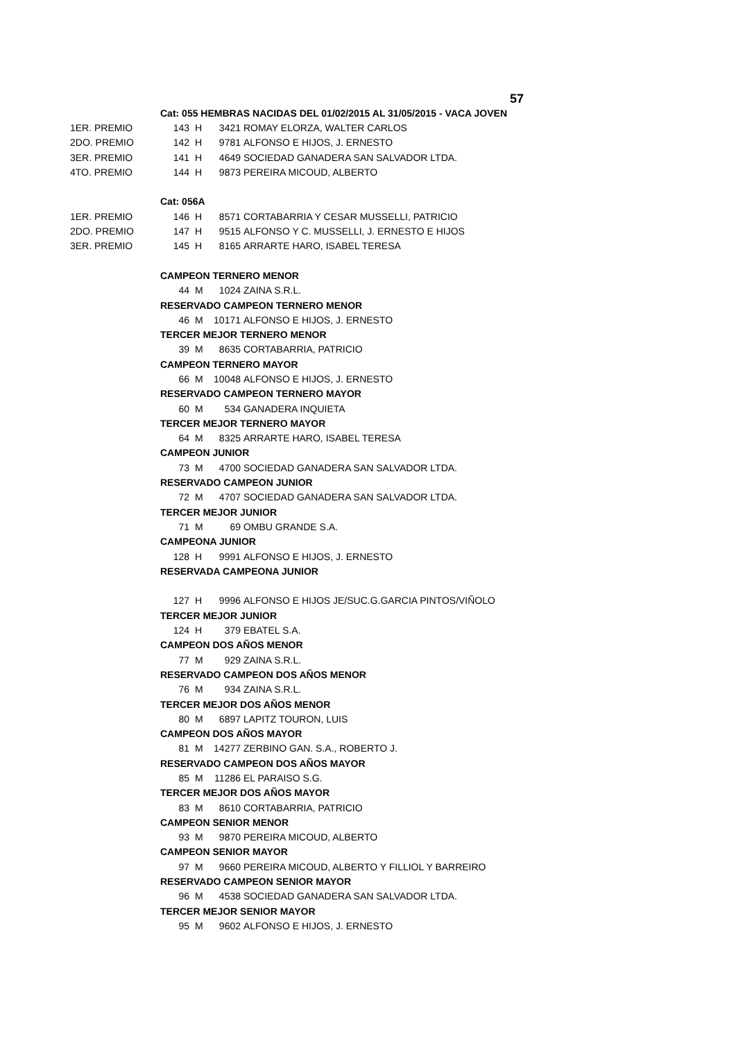57
| | Cat: 055 HEMBRAS NACIDAS DEL 01/02/2015 AL 31/05/2015 - VACA JOVEN | | | | |
| 1ER. PREMIO | 143 | | H | 3421 | ROMAY ELORZA, WALTER CARLOS |
| 2DO. PREMIO | 142 | | H | 9781 | ALFONSO E HIJOS, J. ERNESTO |
| 3ER. PREMIO | 141 | | H | 4649 | SOCIEDAD GANADERA SAN SALVADOR LTDA. |
| 4TO. PREMIO | 144 | | H | 9873 | PEREIRA MICOUD, ALBERTO |
| | Cat: 056A | | | | |
| 1ER. PREMIO | 146 | | H | 8571 | CORTABARRIA Y CESAR MUSSELLI, PATRICIO |
| 2DO. PREMIO | 147 | | H | 9515 | ALFONSO Y C. MUSSELLI, J. ERNESTO E HIJOS |
| 3ER. PREMIO | 145 | | H | 8165 | ARRARTE HARO, ISABEL TERESA |
| | CAMPEON TERNERO MENOR | | | | |
| | 44 | | M | 1024 | ZAINA S.R.L. |
| | RESERVADO CAMPEON TERNERO MENOR | | | | |
| | 46 | | M | 10171 | ALFONSO E HIJOS, J. ERNESTO |
| | TERCER MEJOR TERNERO MENOR | | | | |
| | 39 | | M | 8635 | CORTABARRIA, PATRICIO |
| | CAMPEON TERNERO MAYOR | | | | |
| | 66 | | M | 10048 | ALFONSO E HIJOS, J. ERNESTO |
| | RESERVADO CAMPEON TERNERO MAYOR | | | | |
| | 60 | | M | 534 | GANADERA INQUIETA |
| | TERCER MEJOR TERNERO MAYOR | | | | |
| | 64 | | M | 8325 | ARRARTE HARO, ISABEL TERESA |
| | CAMPEON JUNIOR | | | | |
| | 73 | | M | 4700 | SOCIEDAD GANADERA SAN SALVADOR LTDA. |
| | RESERVADO CAMPEON JUNIOR | | | | |
| | 72 | | M | 4707 | SOCIEDAD GANADERA SAN SALVADOR LTDA. |
| | TERCER MEJOR JUNIOR | | | | |
| | 71 | | M | 69 | OMBU GRANDE S.A. |
| | CAMPEONA JUNIOR | | | | |
| | 128 | | H | 9991 | ALFONSO E HIJOS, J. ERNESTO |
| | RESERVADA CAMPEONA JUNIOR | | | | |
| | 127 | | H | 9996 | ALFONSO E HIJOS JE/SUC.G.GARCIA PINTOS/VIÑOLO |
| | TERCER MEJOR JUNIOR | | | | |
| | 124 | | H | 379 | EBATEL S.A. |
| | CAMPEON DOS AÑOS MENOR | | | | |
| | 77 | | M | 929 | ZAINA S.R.L. |
| | RESERVADO CAMPEON DOS AÑOS MENOR | | | | |
| | 76 | | M | 934 | ZAINA S.R.L. |
| | TERCER MEJOR DOS AÑOS MENOR | | | | |
| | 80 | | M | 6897 | LAPITZ TOURON, LUIS |
| | CAMPEON DOS AÑOS MAYOR | | | | |
| | 81 | | M | 14277 | ZERBINO GAN. S.A., ROBERTO J. |
| | RESERVADO CAMPEON DOS AÑOS MAYOR | | | | |
| | 85 | | M | 11286 | EL PARAISO S.G. |
| | TERCER MEJOR DOS AÑOS MAYOR | | | | |
| | 83 | | M | 8610 | CORTABARRIA, PATRICIO |
| | CAMPEON SENIOR MENOR | | | | |
| | 93 | | M | 9870 | PEREIRA MICOUD, ALBERTO |
| | CAMPEON SENIOR MAYOR | | | | |
| | 97 | | M | 9660 | PEREIRA MICOUD, ALBERTO Y FILLIOL Y BARREIRO |
| | RESERVADO CAMPEON SENIOR MAYOR | | | | |
| | 96 | | M | 4538 | SOCIEDAD GANADERA SAN SALVADOR LTDA. |
| | TERCER MEJOR SENIOR MAYOR | | | | |
| | 95 | | M | 9602 | ALFONSO E HIJOS, J. ERNESTO |